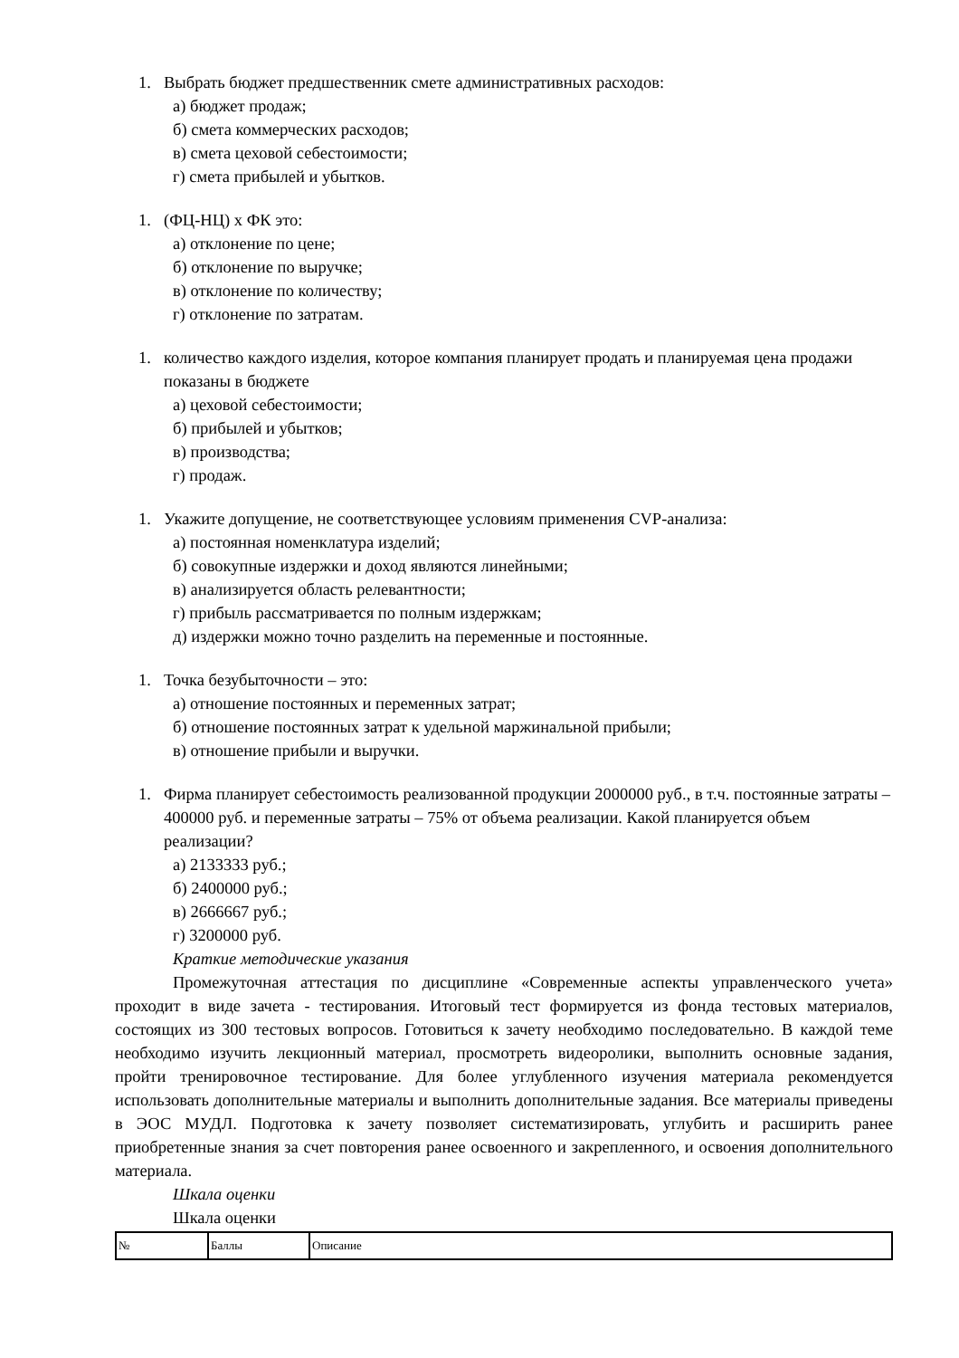1. Выбрать бюджет предшественник смете административных расходов:
а) бюджет продаж;
б) смета коммерческих расходов;
в) смета цеховой себестоимости;
г) смета прибылей и убытков.
1. (ФЦ-НЦ) х ФК это:
а) отклонение по цене;
б) отклонение по выручке;
в) отклонение по количеству;
г) отклонение по затратам.
1. количество каждого изделия, которое компания планирует продать и планируемая цена продажи показаны в бюджете
а) цеховой себестоимости;
б) прибылей и убытков;
в) производства;
г) продаж.
1. Укажите допущение, не соответствующее условиям применения CVP-анализа:
а) постоянная номенклатура изделий;
б) совокупные издержки и доход являются линейными;
в) анализируется область релевантности;
г) прибыль рассматривается по полным издержкам;
д) издержки можно точно разделить на переменные и постоянные.
1. Точка безубыточности – это:
а) отношение постоянных и переменных затрат;
б) отношение постоянных затрат к удельной маржинальной прибыли;
в) отношение прибыли и выручки.
1. Фирма планирует себестоимость реализованной продукции 2000000 руб., в т.ч. постоянные затраты – 400000 руб. и переменные затраты – 75% от объема реализации. Какой планируется объем реализации?
а) 2133333 руб.;
б) 2400000 руб.;
в) 2666667 руб.;
г) 3200000 руб.
Краткие методические указания
Промежуточная аттестация по дисциплине «Современные аспекты управленческого учета» проходит в виде зачета - тестирования. Итоговый тест формируется из фонда тестовых материалов, состоящих из 300 тестовых вопросов. Готовиться к зачету необходимо последовательно. В каждой теме необходимо изучить лекционный материал, просмотреть видеоролики, выполнить основные задания, пройти тренировочное тестирование. Для более углубленного изучения материала рекомендуется использовать дополнительные материалы и выполнить дополнительные задания. Все материалы приведены в ЭОС МУДЛ. Подготовка к зачету позволяет систематизировать, углубить и расширить ранее приобретенные знания за счет повторения ранее освоенного и закрепленного, и освоения дополнительного материала.
Шкала оценки
Шкала оценки
| № | Баллы | Описание |
| --- | --- | --- |